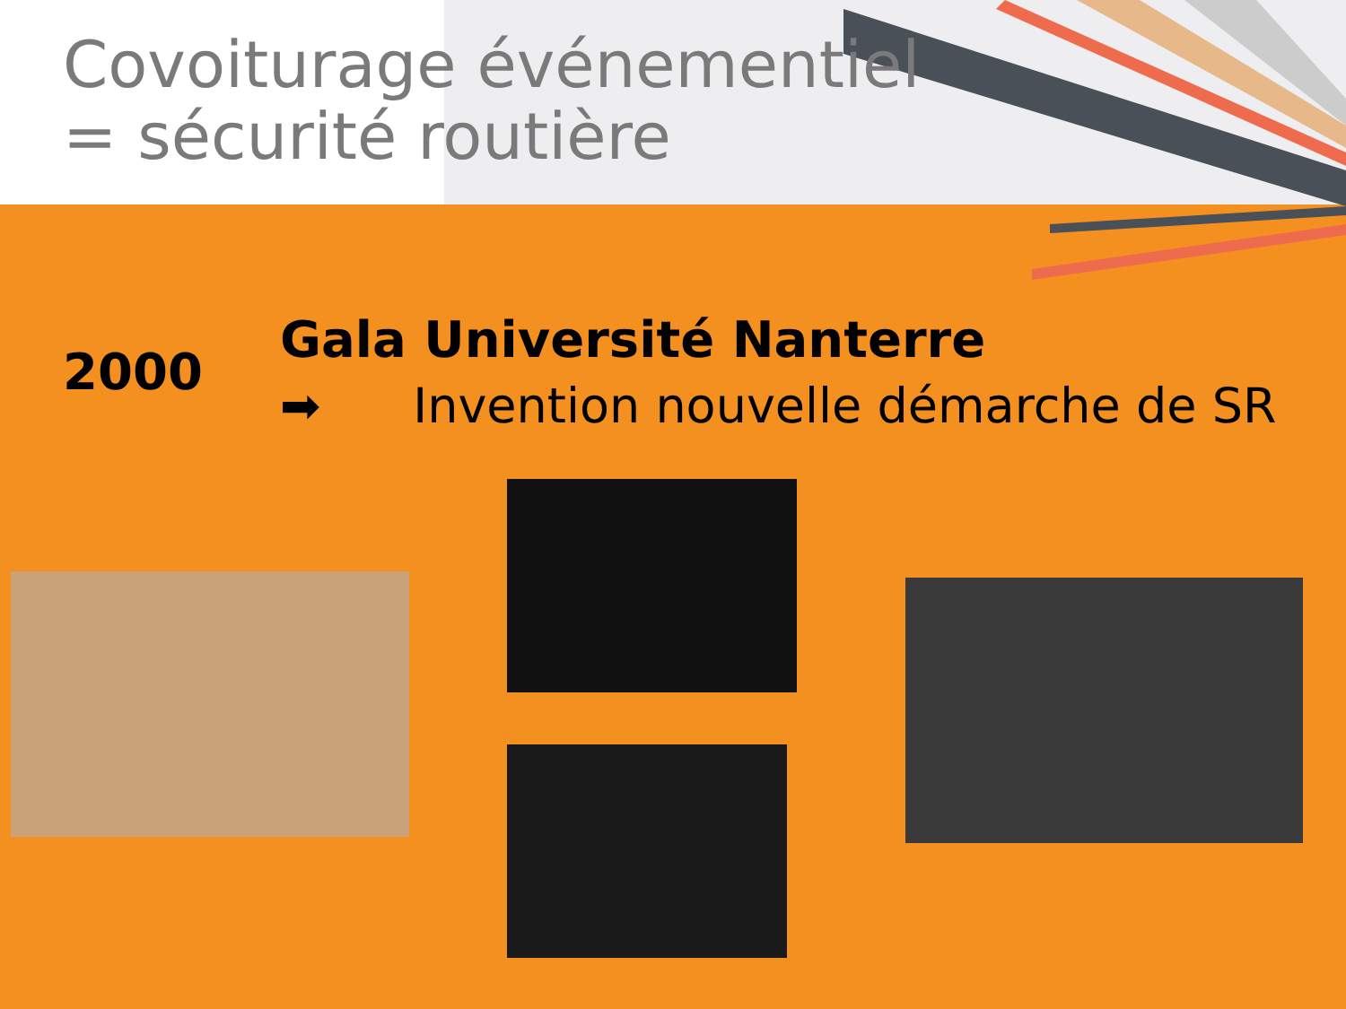Covoiturage événementiel
= sécurité routière
2000
Gala Université Nanterre
➡ Invention nouvelle démarche de SR